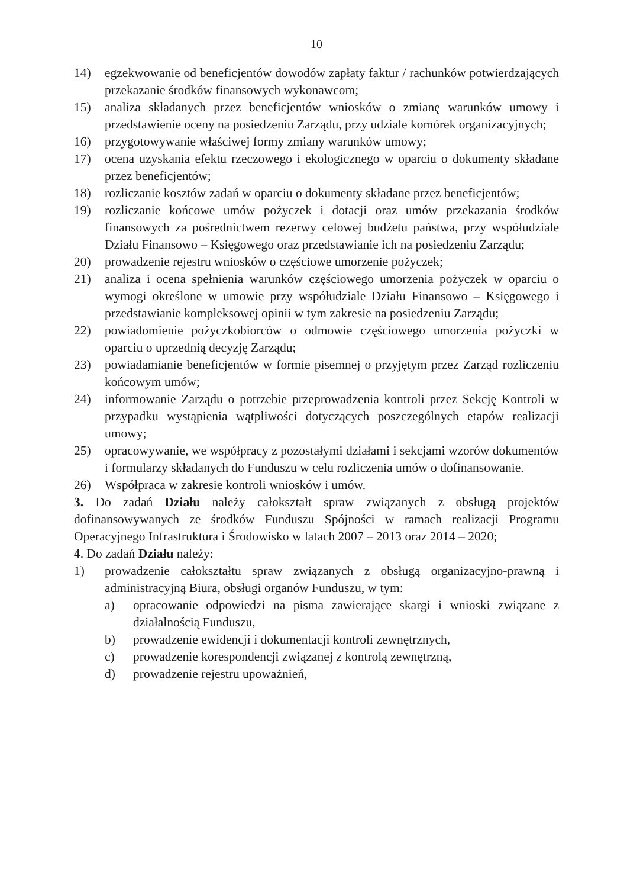10
14) egzekwowanie od beneficjentów dowodów zapłaty faktur / rachunków potwierdzających przekazanie środków finansowych wykonawcom;
15) analiza składanych przez beneficjentów wniosków o zmianę warunków umowy i przedstawienie oceny na posiedzeniu Zarządu, przy udziale komórek organizacyjnych;
16) przygotowywanie właściwej formy zmiany warunków umowy;
17) ocena uzyskania efektu rzeczowego i ekologicznego w oparciu o dokumenty składane przez beneficjentów;
18) rozliczanie kosztów zadań w oparciu o dokumenty składane przez beneficjentów;
19) rozliczanie końcowe umów pożyczek i dotacji oraz umów przekazania środków finansowych za pośrednictwem rezerwy celowej budżetu państwa, przy współudziale Działu Finansowo – Księgowego oraz przedstawianie ich na posiedzeniu Zarządu;
20) prowadzenie rejestru wniosków o częściowe umorzenie pożyczek;
21) analiza i ocena spełnienia warunków częściowego umorzenia pożyczek w oparciu o wymogi określone w umowie przy współudziale Działu Finansowo – Księgowego i przedstawianie kompleksowej opinii w tym zakresie na posiedzeniu Zarządu;
22) powiadomienie pożyczkobiorców o odmowie częściowego umorzenia pożyczki w oparciu o uprzednią decyzję Zarządu;
23) powiadamianie beneficjentów w formie pisemnej o przyjętym przez Zarząd rozliczeniu końcowym umów;
24) informowanie Zarządu o potrzebie przeprowadzenia kontroli przez Sekcję Kontroli w przypadku wystąpienia wątpliwości dotyczących poszczególnych etapów realizacji umowy;
25) opracowywanie, we współpracy z pozostałymi działami i sekcjami wzorów dokumentów i formularzy składanych do Funduszu w celu rozliczenia umów o dofinansowanie.
26) Współpraca w zakresie kontroli wniosków i umów.
3. Do zadań Działu należy całokształt spraw związanych z obsługą projektów dofinansowywanych ze środków Funduszu Spójności w ramach realizacji Programu Operacyjnego Infrastruktura i Środowisko w latach 2007 – 2013 oraz 2014 – 2020;
4. Do zadań Działu należy:
1) prowadzenie całokształtu spraw związanych z obsługą organizacyjno-prawną i administracyjną Biura, obsługi organów Funduszu, w tym:
a) opracowanie odpowiedzi na pisma zawierające skargi i wnioski związane z działalnością Funduszu,
b) prowadzenie ewidencji i dokumentacji kontroli zewnętrznych,
c) prowadzenie korespondencji związanej z kontrolą zewnętrzną,
d) prowadzenie rejestru upoważnień,